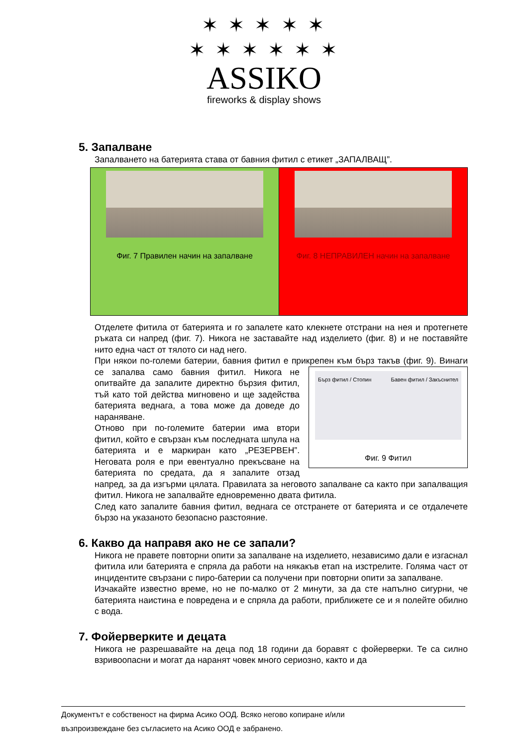✶ ✶ ✶ ✶ ✶
✶ ✶ ✶ ✶ ✶ ✶
ASSIKO
fireworks & display shows
5. Запалване
Запалването на батерията става от бавния фитил с етикет „ЗАПАЛВАЩ”.
Фиг. 7 Правилен начин на запалване
Фиг. 8 НЕПРАВИЛЕН начин на запалване
Отделете фитила от батерията и го запалете като клекнете отстрани на нея и протегнете ръката си напред (фиг. 7). Никога не заставайте над изделието (фиг. 8) и не поставяйте нито една част от тялото си над него.
При някои по-големи батерии, бавния фитил е прикрепен към бърз такъв (фиг. 9). Бърз фитил / Стопин Бавен фитил / Закъснител
Фиг. 9 Фитил Винаги се запалва само бавния фитил. Никога не опитвайте да запалите директно бързия фитил, тъй като той действа мигновено и ще задейства батерията веднага, а това може да доведе до нараняване.
Отново при по-големите батерии има втори фитил, който е свързан към последната шпула на батерията и е маркиран като „РЕЗЕРВЕН”. Неговата роля е при евентуално прекъсване на батерията по средата, да я запалите отзад напред, за да изгърми цялата. Правилата за неговото запалване са както при запалващия фитил. Никога не запалвайте едновременно двата фитила.
След като запалите бавния фитил, веднага се отстранете от батерията и се отдалечете бързо на указаното безопасно разстояние.
6. Какво да направя ако не се запали?
Никога не правете повторни опити за запалване на изделието, независимо дали е изгаснал фитила или батерията е спряла да работи на някакъв етап на изстрелите. Голяма част от инцидентите свързани с пиро-батерии са получени при повторни опити за запалване.
Изчакайте известно време, но не по-малко от 2 минути, за да сте напълно сигурни, че батерията наистина е повредена и е спряла да работи, приближете се и я полейте обилно с вода.
7. Фойерверките и децата
Никога не разрешавайте на деца под 18 години да боравят с фойерверки. Те са силно взривоопасни и могат да наранят човек много сериозно, както и да
Документът е собственост на фирма Асико ООД. Всяко негово копиране и/или
възпроизвеждане без съгласието на Асико ООД е забранено.